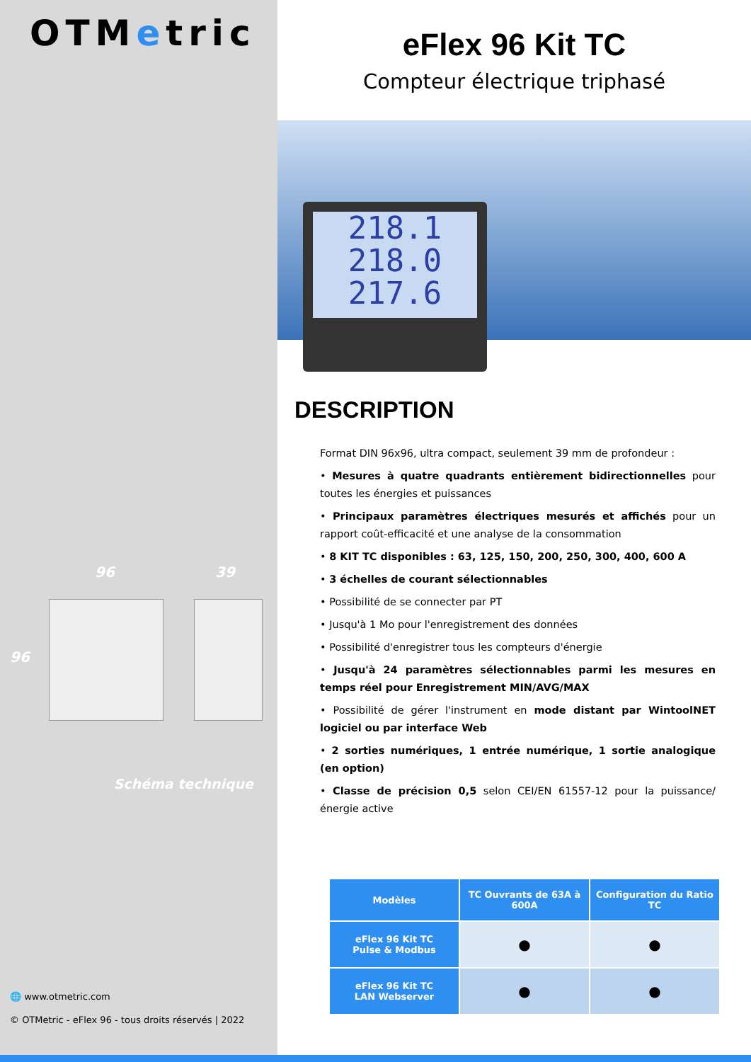OTMetric
96 39
96
Schéma technique
🌐 www.otmetric.com
© OTMetric - eFlex 96 - tous droits réservés | 2022
eFlex 96 Kit TC
Compteur électrique triphasé
218.1
218.0
217.6
DESCRIPTION
Format DIN 96x96, ultra compact, seulement 39 mm de profondeur :
• Mesures à quatre quadrants entièrement bidirectionnelles pour toutes les énergies et puissances
• Principaux paramètres électriques mesurés et affichés pour un rapport coût-efficacité et une analyse de la consommation
• 8 KIT TC disponibles : 63, 125, 150, 200, 250, 300, 400, 600 A
• 3 échelles de courant sélectionnables
• Possibilité de se connecter par PT
• Jusqu'à 1 Mo pour l'enregistrement des données
• Possibilité d'enregistrer tous les compteurs d'énergie
• Jusqu'à 24 paramètres sélectionnables parmi les mesures en temps réel pour Enregistrement MIN/AVG/MAX
• Possibilité de gérer l'instrument en mode distant par WintoolNET logiciel ou par interface Web
• 2 sorties numériques, 1 entrée numérique, 1 sortie analogique (en option)
• Classe de précision 0,5 selon CEI/EN 61557-12 pour la puissance/énergie active
| Modèles | TC Ouvrants de 63A à 600A | Configuration du Ratio TC |
| --- | --- | --- |
| eFlex 96 Kit TC Pulse & Modbus | ● | ● |
| eFlex 96 Kit TC LAN Webserver | ● | ● |